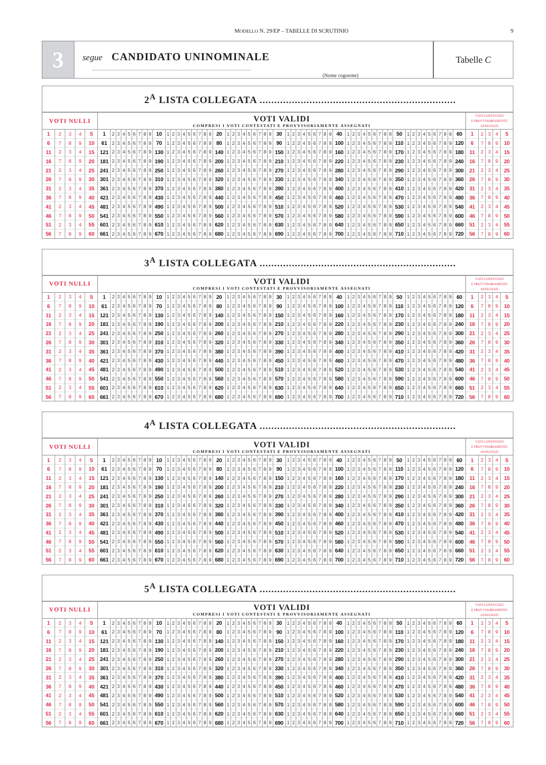MODELLO N. 29/EP – TABELLE DI SCRUTINIO 9
3
segue CANDIDATO UNINOMINALE
(Nome cognome)
Tabelle C
2<sup>A</sup> LISTA COLLEGATA ...................................................................
| VOTI NULLI | | | | | VOTI VALIDI COMPRESI I VOTI CONTESTATI E PROVVISORIAMENTE ASSEGNATI | | | | | | | | | | | | | | | | | | | | | | | | | | | | | | | | | | | | | | | | | | | | | | | | | | | | | | | | | | | | VOTI CONTESTATI E PROVVISORIAMENTE ASSEGNATI | | | | |
| --- | --- | --- | --- | --- | --- | --- | --- | --- | --- | --- | --- | --- | --- | --- | --- | --- | --- | --- | --- | --- | --- | --- | --- | --- | --- | --- | --- | --- | --- | --- | --- | --- | --- | --- | --- | --- | --- | --- | --- | --- | --- | --- | --- | --- | --- | --- | --- | --- | --- | --- | --- | --- | --- | --- | --- | --- | --- | --- | --- | --- | --- | --- | --- | --- | --- | --- | --- | --- | --- |
| 1 | 2 | 3 | 4 | 5 | 1 | 2 | 3 | 4 | 5 | 6 | 7 | 8 | 9 | 10 | 1 | 2 | 3 | 4 | 5 | 6 | 7 | 8 | 9 | 20 | 1 | 2 | 3 | 4 | 5 | 6 | 7 | 8 | 9 | 30 | 1 | 2 | 3 | 4 | 5 | 6 | 7 | 8 | 9 | 40 | 1 | 2 | 3 | 4 | 5 | 6 | 7 | 8 | 9 | 50 | 1 | 2 | 3 | 4 | 5 | 6 | 7 | 8 | 9 | 60 | 1 | 2 | 3 | 4 | 5 |
| 6 | 7 | 8 | 9 | 10 | 61 | 2 | 3 | 4 | 5 | 6 | 7 | 8 | 9 | 70 | 1 | 2 | 3 | 4 | 5 | 6 | 7 | 8 | 9 | 80 | 1 | 2 | 3 | 4 | 5 | 6 | 7 | 8 | 9 | 90 | 1 | 2 | 3 | 4 | 5 | 6 | 7 | 8 | 9 | 100 | 1 | 2 | 3 | 4 | 5 | 6 | 7 | 8 | 9 | 110 | 1 | 2 | 3 | 4 | 5 | 6 | 7 | 8 | 9 | 120 | 6 | 7 | 8 | 9 | 10 |
| 11 | 2 | 3 | 4 | 15 | 121 | 2 | 3 | 4 | 5 | 6 | 7 | 8 | 9 | 130 | 1 | 2 | 3 | 4 | 5 | 6 | 7 | 8 | 9 | 140 | 1 | 2 | 3 | 4 | 5 | 6 | 7 | 8 | 9 | 150 | 1 | 2 | 3 | 4 | 5 | 6 | 7 | 8 | 9 | 160 | 1 | 2 | 3 | 4 | 5 | 6 | 7 | 8 | 9 | 170 | 1 | 2 | 3 | 4 | 5 | 6 | 7 | 8 | 9 | 180 | 11 | 2 | 3 | 4 | 15 |
| 16 | 7 | 8 | 9 | 20 | 181 | 2 | 3 | 4 | 5 | 6 | 7 | 8 | 9 | 190 | 1 | 2 | 3 | 4 | 5 | 6 | 7 | 8 | 9 | 200 | 1 | 2 | 3 | 4 | 5 | 6 | 7 | 8 | 9 | 210 | 1 | 2 | 3 | 4 | 5 | 6 | 7 | 8 | 9 | 220 | 1 | 2 | 3 | 4 | 5 | 6 | 7 | 8 | 9 | 230 | 1 | 2 | 3 | 4 | 5 | 6 | 7 | 8 | 9 | 240 | 16 | 7 | 8 | 9 | 20 |
| 21 | 2 | 3 | 4 | 25 | 241 | 2 | 3 | 4 | 5 | 6 | 7 | 8 | 9 | 250 | 1 | 2 | 3 | 4 | 5 | 6 | 7 | 8 | 9 | 260 | 1 | 2 | 3 | 4 | 5 | 6 | 7 | 8 | 9 | 270 | 1 | 2 | 3 | 4 | 5 | 6 | 7 | 8 | 9 | 280 | 1 | 2 | 3 | 4 | 5 | 6 | 7 | 8 | 9 | 290 | 1 | 2 | 3 | 4 | 5 | 6 | 7 | 8 | 9 | 300 | 21 | 2 | 3 | 4 | 25 |
| 26 | 7 | 8 | 9 | 30 | 301 | 2 | 3 | 4 | 5 | 6 | 7 | 8 | 9 | 310 | 1 | 2 | 3 | 4 | 5 | 6 | 7 | 8 | 9 | 320 | 1 | 2 | 3 | 4 | 5 | 6 | 7 | 8 | 9 | 330 | 1 | 2 | 3 | 4 | 5 | 6 | 7 | 8 | 9 | 340 | 1 | 2 | 3 | 4 | 5 | 6 | 7 | 8 | 9 | 350 | 1 | 2 | 3 | 4 | 5 | 6 | 7 | 8 | 9 | 360 | 26 | 7 | 8 | 9 | 30 |
| 31 | 2 | 3 | 4 | 35 | 361 | 2 | 3 | 4 | 5 | 6 | 7 | 8 | 9 | 370 | 1 | 2 | 3 | 4 | 5 | 6 | 7 | 8 | 9 | 380 | 1 | 2 | 3 | 4 | 5 | 6 | 7 | 8 | 9 | 390 | 1 | 2 | 3 | 4 | 5 | 6 | 7 | 8 | 9 | 400 | 1 | 2 | 3 | 4 | 5 | 6 | 7 | 8 | 9 | 410 | 1 | 2 | 3 | 4 | 5 | 6 | 7 | 8 | 9 | 420 | 31 | 2 | 3 | 4 | 35 |
| 36 | 7 | 8 | 9 | 40 | 421 | 2 | 3 | 4 | 5 | 6 | 7 | 8 | 9 | 430 | 1 | 2 | 3 | 4 | 5 | 6 | 7 | 8 | 9 | 440 | 1 | 2 | 3 | 4 | 5 | 6 | 7 | 8 | 9 | 450 | 1 | 2 | 3 | 4 | 5 | 6 | 7 | 8 | 9 | 460 | 1 | 2 | 3 | 4 | 5 | 6 | 7 | 8 | 9 | 470 | 1 | 2 | 3 | 4 | 5 | 6 | 7 | 8 | 9 | 480 | 36 | 7 | 8 | 9 | 40 |
| 41 | 2 | 3 | 4 | 45 | 481 | 2 | 3 | 4 | 5 | 6 | 7 | 8 | 9 | 490 | 1 | 2 | 3 | 4 | 5 | 6 | 7 | 8 | 9 | 500 | 1 | 2 | 3 | 4 | 5 | 6 | 7 | 8 | 9 | 510 | 1 | 2 | 3 | 4 | 5 | 6 | 7 | 8 | 9 | 520 | 1 | 2 | 3 | 4 | 5 | 6 | 7 | 8 | 9 | 530 | 1 | 2 | 3 | 4 | 5 | 6 | 7 | 8 | 9 | 540 | 41 | 2 | 3 | 4 | 45 |
| 46 | 7 | 8 | 9 | 50 | 541 | 2 | 3 | 4 | 5 | 6 | 7 | 8 | 9 | 550 | 1 | 2 | 3 | 4 | 5 | 6 | 7 | 8 | 9 | 560 | 1 | 2 | 3 | 4 | 5 | 6 | 7 | 8 | 9 | 570 | 1 | 2 | 3 | 4 | 5 | 6 | 7 | 8 | 9 | 580 | 1 | 2 | 3 | 4 | 5 | 6 | 7 | 8 | 9 | 590 | 1 | 2 | 3 | 4 | 5 | 6 | 7 | 8 | 9 | 600 | 46 | 7 | 8 | 9 | 50 |
| 51 | 2 | 3 | 4 | 55 | 601 | 2 | 3 | 4 | 5 | 6 | 7 | 8 | 9 | 610 | 1 | 2 | 3 | 4 | 5 | 6 | 7 | 8 | 9 | 620 | 1 | 2 | 3 | 4 | 5 | 6 | 7 | 8 | 9 | 630 | 1 | 2 | 3 | 4 | 5 | 6 | 7 | 8 | 9 | 640 | 1 | 2 | 3 | 4 | 5 | 6 | 7 | 8 | 9 | 650 | 1 | 2 | 3 | 4 | 5 | 6 | 7 | 8 | 9 | 660 | 51 | 2 | 3 | 4 | 55 |
| 56 | 7 | 8 | 9 | 60 | 661 | 2 | 3 | 4 | 5 | 6 | 7 | 8 | 9 | 670 | 1 | 2 | 3 | 4 | 5 | 6 | 7 | 8 | 9 | 680 | 1 | 2 | 3 | 4 | 5 | 6 | 7 | 8 | 9 | 690 | 1 | 2 | 3 | 4 | 5 | 6 | 7 | 8 | 9 | 700 | 1 | 2 | 3 | 4 | 5 | 6 | 7 | 8 | 9 | 710 | 1 | 2 | 3 | 4 | 5 | 6 | 7 | 8 | 9 | 720 | 56 | 7 | 8 | 9 | 60 |
3<sup>A</sup> LISTA COLLEGATA ...................................................................
| VOTI NULLI | | | | | VOTI VALIDI COMPRESI I VOTI CONTESTATI E PROVVISORIAMENTE ASSEGNATI | | | | | | | | | | | | | | | | | | | | | | | | | | | | | | | | | | | | | | | | | | | | | | | | | | | | | | | | | | | | VOTI CONTESTATI E PROVVISORIAMENTE ASSEGNATI | | | | |
| --- | --- | --- | --- | --- | --- | --- | --- | --- | --- | --- | --- | --- | --- | --- | --- | --- | --- | --- | --- | --- | --- | --- | --- | --- | --- | --- | --- | --- | --- | --- | --- | --- | --- | --- | --- | --- | --- | --- | --- | --- | --- | --- | --- | --- | --- | --- | --- | --- | --- | --- | --- | --- | --- | --- | --- | --- | --- | --- | --- | --- | --- | --- | --- | --- | --- | --- | --- | --- | --- |
| 1 | 2 | 3 | 4 | 5 | 1 | 2 | 3 | 4 | 5 | 6 | 7 | 8 | 9 | 10 | 1 | 2 | 3 | 4 | 5 | 6 | 7 | 8 | 9 | 20 | 1 | 2 | 3 | 4 | 5 | 6 | 7 | 8 | 9 | 30 | 1 | 2 | 3 | 4 | 5 | 6 | 7 | 8 | 9 | 40 | 1 | 2 | 3 | 4 | 5 | 6 | 7 | 8 | 9 | 50 | 1 | 2 | 3 | 4 | 5 | 6 | 7 | 8 | 9 | 60 | 1 | 2 | 3 | 4 | 5 |
| 6 | 7 | 8 | 9 | 10 | 61 | 2 | 3 | 4 | 5 | 6 | 7 | 8 | 9 | 70 | 1 | 2 | 3 | 4 | 5 | 6 | 7 | 8 | 9 | 80 | 1 | 2 | 3 | 4 | 5 | 6 | 7 | 8 | 9 | 90 | 1 | 2 | 3 | 4 | 5 | 6 | 7 | 8 | 9 | 100 | 1 | 2 | 3 | 4 | 5 | 6 | 7 | 8 | 9 | 110 | 1 | 2 | 3 | 4 | 5 | 6 | 7 | 8 | 9 | 120 | 6 | 7 | 8 | 9 | 10 |
| 11 | 2 | 3 | 4 | 15 | 121 | 2 | 3 | 4 | 5 | 6 | 7 | 8 | 9 | 130 | 1 | 2 | 3 | 4 | 5 | 6 | 7 | 8 | 9 | 140 | 1 | 2 | 3 | 4 | 5 | 6 | 7 | 8 | 9 | 150 | 1 | 2 | 3 | 4 | 5 | 6 | 7 | 8 | 9 | 160 | 1 | 2 | 3 | 4 | 5 | 6 | 7 | 8 | 9 | 170 | 1 | 2 | 3 | 4 | 5 | 6 | 7 | 8 | 9 | 180 | 11 | 2 | 3 | 4 | 15 |
| 16 | 7 | 8 | 9 | 20 | 181 | 2 | 3 | 4 | 5 | 6 | 7 | 8 | 9 | 190 | 1 | 2 | 3 | 4 | 5 | 6 | 7 | 8 | 9 | 200 | 1 | 2 | 3 | 4 | 5 | 6 | 7 | 8 | 9 | 210 | 1 | 2 | 3 | 4 | 5 | 6 | 7 | 8 | 9 | 220 | 1 | 2 | 3 | 4 | 5 | 6 | 7 | 8 | 9 | 230 | 1 | 2 | 3 | 4 | 5 | 6 | 7 | 8 | 9 | 240 | 16 | 7 | 8 | 9 | 20 |
| 21 | 2 | 3 | 4 | 25 | 241 | 2 | 3 | 4 | 5 | 6 | 7 | 8 | 9 | 250 | 1 | 2 | 3 | 4 | 5 | 6 | 7 | 8 | 9 | 260 | 1 | 2 | 3 | 4 | 5 | 6 | 7 | 8 | 9 | 270 | 1 | 2 | 3 | 4 | 5 | 6 | 7 | 8 | 9 | 280 | 1 | 2 | 3 | 4 | 5 | 6 | 7 | 8 | 9 | 290 | 1 | 2 | 3 | 4 | 5 | 6 | 7 | 8 | 9 | 300 | 21 | 2 | 3 | 4 | 25 |
| 26 | 7 | 8 | 9 | 30 | 301 | 2 | 3 | 4 | 5 | 6 | 7 | 8 | 9 | 310 | 1 | 2 | 3 | 4 | 5 | 6 | 7 | 8 | 9 | 320 | 1 | 2 | 3 | 4 | 5 | 6 | 7 | 8 | 9 | 330 | 1 | 2 | 3 | 4 | 5 | 6 | 7 | 8 | 9 | 340 | 1 | 2 | 3 | 4 | 5 | 6 | 7 | 8 | 9 | 350 | 1 | 2 | 3 | 4 | 5 | 6 | 7 | 8 | 9 | 360 | 26 | 7 | 8 | 9 | 30 |
| 31 | 2 | 3 | 4 | 35 | 361 | 2 | 3 | 4 | 5 | 6 | 7 | 8 | 9 | 370 | 1 | 2 | 3 | 4 | 5 | 6 | 7 | 8 | 9 | 380 | 1 | 2 | 3 | 4 | 5 | 6 | 7 | 8 | 9 | 390 | 1 | 2 | 3 | 4 | 5 | 6 | 7 | 8 | 9 | 400 | 1 | 2 | 3 | 4 | 5 | 6 | 7 | 8 | 9 | 410 | 1 | 2 | 3 | 4 | 5 | 6 | 7 | 8 | 9 | 420 | 31 | 2 | 3 | 4 | 35 |
| 36 | 7 | 8 | 9 | 40 | 421 | 2 | 3 | 4 | 5 | 6 | 7 | 8 | 9 | 430 | 1 | 2 | 3 | 4 | 5 | 6 | 7 | 8 | 9 | 440 | 1 | 2 | 3 | 4 | 5 | 6 | 7 | 8 | 9 | 450 | 1 | 2 | 3 | 4 | 5 | 6 | 7 | 8 | 9 | 460 | 1 | 2 | 3 | 4 | 5 | 6 | 7 | 8 | 9 | 470 | 1 | 2 | 3 | 4 | 5 | 6 | 7 | 8 | 9 | 480 | 36 | 7 | 8 | 9 | 40 |
| 41 | 2 | 3 | 4 | 45 | 481 | 2 | 3 | 4 | 5 | 6 | 7 | 8 | 9 | 490 | 1 | 2 | 3 | 4 | 5 | 6 | 7 | 8 | 9 | 500 | 1 | 2 | 3 | 4 | 5 | 6 | 7 | 8 | 9 | 510 | 1 | 2 | 3 | 4 | 5 | 6 | 7 | 8 | 9 | 520 | 1 | 2 | 3 | 4 | 5 | 6 | 7 | 8 | 9 | 530 | 1 | 2 | 3 | 4 | 5 | 6 | 7 | 8 | 9 | 540 | 41 | 2 | 3 | 4 | 45 |
| 46 | 7 | 8 | 9 | 50 | 541 | 2 | 3 | 4 | 5 | 6 | 7 | 8 | 9 | 550 | 1 | 2 | 3 | 4 | 5 | 6 | 7 | 8 | 9 | 560 | 1 | 2 | 3 | 4 | 5 | 6 | 7 | 8 | 9 | 570 | 1 | 2 | 3 | 4 | 5 | 6 | 7 | 8 | 9 | 580 | 1 | 2 | 3 | 4 | 5 | 6 | 7 | 8 | 9 | 590 | 1 | 2 | 3 | 4 | 5 | 6 | 7 | 8 | 9 | 600 | 46 | 7 | 8 | 9 | 50 |
| 51 | 2 | 3 | 4 | 55 | 601 | 2 | 3 | 4 | 5 | 6 | 7 | 8 | 9 | 610 | 1 | 2 | 3 | 4 | 5 | 6 | 7 | 8 | 9 | 620 | 1 | 2 | 3 | 4 | 5 | 6 | 7 | 8 | 9 | 630 | 1 | 2 | 3 | 4 | 5 | 6 | 7 | 8 | 9 | 640 | 1 | 2 | 3 | 4 | 5 | 6 | 7 | 8 | 9 | 650 | 1 | 2 | 3 | 4 | 5 | 6 | 7 | 8 | 9 | 660 | 51 | 2 | 3 | 4 | 55 |
| 56 | 7 | 8 | 9 | 60 | 661 | 2 | 3 | 4 | 5 | 6 | 7 | 8 | 9 | 670 | 1 | 2 | 3 | 4 | 5 | 6 | 7 | 8 | 9 | 680 | 1 | 2 | 3 | 4 | 5 | 6 | 7 | 8 | 9 | 690 | 1 | 2 | 3 | 4 | 5 | 6 | 7 | 8 | 9 | 700 | 1 | 2 | 3 | 4 | 5 | 6 | 7 | 8 | 9 | 710 | 1 | 2 | 3 | 4 | 5 | 6 | 7 | 8 | 9 | 720 | 56 | 7 | 8 | 9 | 60 |
4<sup>A</sup> LISTA COLLEGATA ...................................................................
| VOTI NULLI | | | | | VOTI VALIDI COMPRESI I VOTI CONTESTATI E PROVVISORIAMENTE ASSEGNATI | | | | | | | | | | | | | | | | | | | | | | | | | | | | | | | | | | | | | | | | | | | | | | | | | | | | | | | | | | | | VOTI CONTESTATI E PROVVISORIAMENTE ASSEGNATI | | | | |
| --- | --- | --- | --- | --- | --- | --- | --- | --- | --- | --- | --- | --- | --- | --- | --- | --- | --- | --- | --- | --- | --- | --- | --- | --- | --- | --- | --- | --- | --- | --- | --- | --- | --- | --- | --- | --- | --- | --- | --- | --- | --- | --- | --- | --- | --- | --- | --- | --- | --- | --- | --- | --- | --- | --- | --- | --- | --- | --- | --- | --- | --- | --- | --- | --- | --- | --- | --- | --- | --- |
| 1 | 2 | 3 | 4 | 5 | 1 | 2 | 3 | 4 | 5 | 6 | 7 | 8 | 9 | 10 | 1 | 2 | 3 | 4 | 5 | 6 | 7 | 8 | 9 | 20 | 1 | 2 | 3 | 4 | 5 | 6 | 7 | 8 | 9 | 30 | 1 | 2 | 3 | 4 | 5 | 6 | 7 | 8 | 9 | 40 | 1 | 2 | 3 | 4 | 5 | 6 | 7 | 8 | 9 | 50 | 1 | 2 | 3 | 4 | 5 | 6 | 7 | 8 | 9 | 60 | 1 | 2 | 3 | 4 | 5 |
| 6 | 7 | 8 | 9 | 10 | 61 | 2 | 3 | 4 | 5 | 6 | 7 | 8 | 9 | 70 | 1 | 2 | 3 | 4 | 5 | 6 | 7 | 8 | 9 | 80 | 1 | 2 | 3 | 4 | 5 | 6 | 7 | 8 | 9 | 90 | 1 | 2 | 3 | 4 | 5 | 6 | 7 | 8 | 9 | 100 | 1 | 2 | 3 | 4 | 5 | 6 | 7 | 8 | 9 | 110 | 1 | 2 | 3 | 4 | 5 | 6 | 7 | 8 | 9 | 120 | 6 | 7 | 8 | 9 | 10 |
| 11 | 2 | 3 | 4 | 15 | 121 | 2 | 3 | 4 | 5 | 6 | 7 | 8 | 9 | 130 | 1 | 2 | 3 | 4 | 5 | 6 | 7 | 8 | 9 | 140 | 1 | 2 | 3 | 4 | 5 | 6 | 7 | 8 | 9 | 150 | 1 | 2 | 3 | 4 | 5 | 6 | 7 | 8 | 9 | 160 | 1 | 2 | 3 | 4 | 5 | 6 | 7 | 8 | 9 | 170 | 1 | 2 | 3 | 4 | 5 | 6 | 7 | 8 | 9 | 180 | 11 | 2 | 3 | 4 | 15 |
| 16 | 7 | 8 | 9 | 20 | 181 | 2 | 3 | 4 | 5 | 6 | 7 | 8 | 9 | 190 | 1 | 2 | 3 | 4 | 5 | 6 | 7 | 8 | 9 | 200 | 1 | 2 | 3 | 4 | 5 | 6 | 7 | 8 | 9 | 210 | 1 | 2 | 3 | 4 | 5 | 6 | 7 | 8 | 9 | 220 | 1 | 2 | 3 | 4 | 5 | 6 | 7 | 8 | 9 | 230 | 1 | 2 | 3 | 4 | 5 | 6 | 7 | 8 | 9 | 240 | 16 | 7 | 8 | 9 | 20 |
| 21 | 2 | 3 | 4 | 25 | 241 | 2 | 3 | 4 | 5 | 6 | 7 | 8 | 9 | 250 | 1 | 2 | 3 | 4 | 5 | 6 | 7 | 8 | 9 | 260 | 1 | 2 | 3 | 4 | 5 | 6 | 7 | 8 | 9 | 270 | 1 | 2 | 3 | 4 | 5 | 6 | 7 | 8 | 9 | 280 | 1 | 2 | 3 | 4 | 5 | 6 | 7 | 8 | 9 | 290 | 1 | 2 | 3 | 4 | 5 | 6 | 7 | 8 | 9 | 300 | 21 | 2 | 3 | 4 | 25 |
| 26 | 7 | 8 | 9 | 30 | 301 | 2 | 3 | 4 | 5 | 6 | 7 | 8 | 9 | 310 | 1 | 2 | 3 | 4 | 5 | 6 | 7 | 8 | 9 | 320 | 1 | 2 | 3 | 4 | 5 | 6 | 7 | 8 | 9 | 330 | 1 | 2 | 3 | 4 | 5 | 6 | 7 | 8 | 9 | 340 | 1 | 2 | 3 | 4 | 5 | 6 | 7 | 8 | 9 | 350 | 1 | 2 | 3 | 4 | 5 | 6 | 7 | 8 | 9 | 360 | 26 | 7 | 8 | 9 | 30 |
| 31 | 2 | 3 | 4 | 35 | 361 | 2 | 3 | 4 | 5 | 6 | 7 | 8 | 9 | 370 | 1 | 2 | 3 | 4 | 5 | 6 | 7 | 8 | 9 | 380 | 1 | 2 | 3 | 4 | 5 | 6 | 7 | 8 | 9 | 390 | 1 | 2 | 3 | 4 | 5 | 6 | 7 | 8 | 9 | 400 | 1 | 2 | 3 | 4 | 5 | 6 | 7 | 8 | 9 | 410 | 1 | 2 | 3 | 4 | 5 | 6 | 7 | 8 | 9 | 420 | 31 | 2 | 3 | 4 | 35 |
| 36 | 7 | 8 | 9 | 40 | 421 | 2 | 3 | 4 | 5 | 6 | 7 | 8 | 9 | 430 | 1 | 2 | 3 | 4 | 5 | 6 | 7 | 8 | 9 | 440 | 1 | 2 | 3 | 4 | 5 | 6 | 7 | 8 | 9 | 450 | 1 | 2 | 3 | 4 | 5 | 6 | 7 | 8 | 9 | 460 | 1 | 2 | 3 | 4 | 5 | 6 | 7 | 8 | 9 | 470 | 1 | 2 | 3 | 4 | 5 | 6 | 7 | 8 | 9 | 480 | 36 | 7 | 8 | 9 | 40 |
| 41 | 2 | 3 | 4 | 45 | 481 | 2 | 3 | 4 | 5 | 6 | 7 | 8 | 9 | 490 | 1 | 2 | 3 | 4 | 5 | 6 | 7 | 8 | 9 | 500 | 1 | 2 | 3 | 4 | 5 | 6 | 7 | 8 | 9 | 510 | 1 | 2 | 3 | 4 | 5 | 6 | 7 | 8 | 9 | 520 | 1 | 2 | 3 | 4 | 5 | 6 | 7 | 8 | 9 | 530 | 1 | 2 | 3 | 4 | 5 | 6 | 7 | 8 | 9 | 540 | 41 | 2 | 3 | 4 | 45 |
| 46 | 7 | 8 | 9 | 50 | 541 | 2 | 3 | 4 | 5 | 6 | 7 | 8 | 9 | 550 | 1 | 2 | 3 | 4 | 5 | 6 | 7 | 8 | 9 | 560 | 1 | 2 | 3 | 4 | 5 | 6 | 7 | 8 | 9 | 570 | 1 | 2 | 3 | 4 | 5 | 6 | 7 | 8 | 9 | 580 | 1 | 2 | 3 | 4 | 5 | 6 | 7 | 8 | 9 | 590 | 1 | 2 | 3 | 4 | 5 | 6 | 7 | 8 | 9 | 600 | 46 | 7 | 8 | 9 | 50 |
| 51 | 2 | 3 | 4 | 55 | 601 | 2 | 3 | 4 | 5 | 6 | 7 | 8 | 9 | 610 | 1 | 2 | 3 | 4 | 5 | 6 | 7 | 8 | 9 | 620 | 1 | 2 | 3 | 4 | 5 | 6 | 7 | 8 | 9 | 630 | 1 | 2 | 3 | 4 | 5 | 6 | 7 | 8 | 9 | 640 | 1 | 2 | 3 | 4 | 5 | 6 | 7 | 8 | 9 | 650 | 1 | 2 | 3 | 4 | 5 | 6 | 7 | 8 | 9 | 660 | 51 | 2 | 3 | 4 | 55 |
| 56 | 7 | 8 | 9 | 60 | 661 | 2 | 3 | 4 | 5 | 6 | 7 | 8 | 9 | 670 | 1 | 2 | 3 | 4 | 5 | 6 | 7 | 8 | 9 | 680 | 1 | 2 | 3 | 4 | 5 | 6 | 7 | 8 | 9 | 690 | 1 | 2 | 3 | 4 | 5 | 6 | 7 | 8 | 9 | 700 | 1 | 2 | 3 | 4 | 5 | 6 | 7 | 8 | 9 | 710 | 1 | 2 | 3 | 4 | 5 | 6 | 7 | 8 | 9 | 720 | 56 | 7 | 8 | 9 | 60 |
5<sup>A</sup> LISTA COLLEGATA ...................................................................
| VOTI NULLI | | | | | VOTI VALIDI COMPRESI I VOTI CONTESTATI E PROVVISORIAMENTE ASSEGNATI | | | | | | | | | | | | | | | | | | | | | | | | | | | | | | | | | | | | | | | | | | | | | | | | | | | | | | | | | | | | VOTI CONTESTATI E PROVVISORIAMENTE ASSEGNATI | | | | |
| --- | --- | --- | --- | --- | --- | --- | --- | --- | --- | --- | --- | --- | --- | --- | --- | --- | --- | --- | --- | --- | --- | --- | --- | --- | --- | --- | --- | --- | --- | --- | --- | --- | --- | --- | --- | --- | --- | --- | --- | --- | --- | --- | --- | --- | --- | --- | --- | --- | --- | --- | --- | --- | --- | --- | --- | --- | --- | --- | --- | --- | --- | --- | --- | --- | --- | --- | --- | --- | --- |
| 1 | 2 | 3 | 4 | 5 | 1 | 2 | 3 | 4 | 5 | 6 | 7 | 8 | 9 | 10 | 1 | 2 | 3 | 4 | 5 | 6 | 7 | 8 | 9 | 20 | 1 | 2 | 3 | 4 | 5 | 6 | 7 | 8 | 9 | 30 | 1 | 2 | 3 | 4 | 5 | 6 | 7 | 8 | 9 | 40 | 1 | 2 | 3 | 4 | 5 | 6 | 7 | 8 | 9 | 50 | 1 | 2 | 3 | 4 | 5 | 6 | 7 | 8 | 9 | 60 | 1 | 2 | 3 | 4 | 5 |
| 6 | 7 | 8 | 9 | 10 | 61 | 2 | 3 | 4 | 5 | 6 | 7 | 8 | 9 | 70 | 1 | 2 | 3 | 4 | 5 | 6 | 7 | 8 | 9 | 80 | 1 | 2 | 3 | 4 | 5 | 6 | 7 | 8 | 9 | 90 | 1 | 2 | 3 | 4 | 5 | 6 | 7 | 8 | 9 | 100 | 1 | 2 | 3 | 4 | 5 | 6 | 7 | 8 | 9 | 110 | 1 | 2 | 3 | 4 | 5 | 6 | 7 | 8 | 9 | 120 | 6 | 7 | 8 | 9 | 10 |
| 11 | 2 | 3 | 4 | 15 | 121 | 2 | 3 | 4 | 5 | 6 | 7 | 8 | 9 | 130 | 1 | 2 | 3 | 4 | 5 | 6 | 7 | 8 | 9 | 140 | 1 | 2 | 3 | 4 | 5 | 6 | 7 | 8 | 9 | 150 | 1 | 2 | 3 | 4 | 5 | 6 | 7 | 8 | 9 | 160 | 1 | 2 | 3 | 4 | 5 | 6 | 7 | 8 | 9 | 170 | 1 | 2 | 3 | 4 | 5 | 6 | 7 | 8 | 9 | 180 | 11 | 2 | 3 | 4 | 15 |
| 16 | 7 | 8 | 9 | 20 | 181 | 2 | 3 | 4 | 5 | 6 | 7 | 8 | 9 | 190 | 1 | 2 | 3 | 4 | 5 | 6 | 7 | 8 | 9 | 200 | 1 | 2 | 3 | 4 | 5 | 6 | 7 | 8 | 9 | 210 | 1 | 2 | 3 | 4 | 5 | 6 | 7 | 8 | 9 | 220 | 1 | 2 | 3 | 4 | 5 | 6 | 7 | 8 | 9 | 230 | 1 | 2 | 3 | 4 | 5 | 6 | 7 | 8 | 9 | 240 | 16 | 7 | 8 | 9 | 20 |
| 21 | 2 | 3 | 4 | 25 | 241 | 2 | 3 | 4 | 5 | 6 | 7 | 8 | 9 | 250 | 1 | 2 | 3 | 4 | 5 | 6 | 7 | 8 | 9 | 260 | 1 | 2 | 3 | 4 | 5 | 6 | 7 | 8 | 9 | 270 | 1 | 2 | 3 | 4 | 5 | 6 | 7 | 8 | 9 | 280 | 1 | 2 | 3 | 4 | 5 | 6 | 7 | 8 | 9 | 290 | 1 | 2 | 3 | 4 | 5 | 6 | 7 | 8 | 9 | 300 | 21 | 2 | 3 | 4 | 25 |
| 26 | 7 | 8 | 9 | 30 | 301 | 2 | 3 | 4 | 5 | 6 | 7 | 8 | 9 | 310 | 1 | 2 | 3 | 4 | 5 | 6 | 7 | 8 | 9 | 320 | 1 | 2 | 3 | 4 | 5 | 6 | 7 | 8 | 9 | 330 | 1 | 2 | 3 | 4 | 5 | 6 | 7 | 8 | 9 | 340 | 1 | 2 | 3 | 4 | 5 | 6 | 7 | 8 | 9 | 350 | 1 | 2 | 3 | 4 | 5 | 6 | 7 | 8 | 9 | 360 | 26 | 7 | 8 | 9 | 30 |
| 31 | 2 | 3 | 4 | 35 | 361 | 2 | 3 | 4 | 5 | 6 | 7 | 8 | 9 | 370 | 1 | 2 | 3 | 4 | 5 | 6 | 7 | 8 | 9 | 380 | 1 | 2 | 3 | 4 | 5 | 6 | 7 | 8 | 9 | 390 | 1 | 2 | 3 | 4 | 5 | 6 | 7 | 8 | 9 | 400 | 1 | 2 | 3 | 4 | 5 | 6 | 7 | 8 | 9 | 410 | 1 | 2 | 3 | 4 | 5 | 6 | 7 | 8 | 9 | 420 | 31 | 2 | 3 | 4 | 35 |
| 36 | 7 | 8 | 9 | 40 | 421 | 2 | 3 | 4 | 5 | 6 | 7 | 8 | 9 | 430 | 1 | 2 | 3 | 4 | 5 | 6 | 7 | 8 | 9 | 440 | 1 | 2 | 3 | 4 | 5 | 6 | 7 | 8 | 9 | 450 | 1 | 2 | 3 | 4 | 5 | 6 | 7 | 8 | 9 | 460 | 1 | 2 | 3 | 4 | 5 | 6 | 7 | 8 | 9 | 470 | 1 | 2 | 3 | 4 | 5 | 6 | 7 | 8 | 9 | 480 | 36 | 7 | 8 | 9 | 40 |
| 41 | 2 | 3 | 4 | 45 | 481 | 2 | 3 | 4 | 5 | 6 | 7 | 8 | 9 | 490 | 1 | 2 | 3 | 4 | 5 | 6 | 7 | 8 | 9 | 500 | 1 | 2 | 3 | 4 | 5 | 6 | 7 | 8 | 9 | 510 | 1 | 2 | 3 | 4 | 5 | 6 | 7 | 8 | 9 | 520 | 1 | 2 | 3 | 4 | 5 | 6 | 7 | 8 | 9 | 530 | 1 | 2 | 3 | 4 | 5 | 6 | 7 | 8 | 9 | 540 | 41 | 2 | 3 | 4 | 45 |
| 46 | 7 | 8 | 9 | 50 | 541 | 2 | 3 | 4 | 5 | 6 | 7 | 8 | 9 | 550 | 1 | 2 | 3 | 4 | 5 | 6 | 7 | 8 | 9 | 560 | 1 | 2 | 3 | 4 | 5 | 6 | 7 | 8 | 9 | 570 | 1 | 2 | 3 | 4 | 5 | 6 | 7 | 8 | 9 | 580 | 1 | 2 | 3 | 4 | 5 | 6 | 7 | 8 | 9 | 590 | 1 | 2 | 3 | 4 | 5 | 6 | 7 | 8 | 9 | 600 | 46 | 7 | 8 | 9 | 50 |
| 51 | 2 | 3 | 4 | 55 | 601 | 2 | 3 | 4 | 5 | 6 | 7 | 8 | 9 | 610 | 1 | 2 | 3 | 4 | 5 | 6 | 7 | 8 | 9 | 620 | 1 | 2 | 3 | 4 | 5 | 6 | 7 | 8 | 9 | 630 | 1 | 2 | 3 | 4 | 5 | 6 | 7 | 8 | 9 | 640 | 1 | 2 | 3 | 4 | 5 | 6 | 7 | 8 | 9 | 650 | 1 | 2 | 3 | 4 | 5 | 6 | 7 | 8 | 9 | 660 | 51 | 2 | 3 | 4 | 55 |
| 56 | 7 | 8 | 9 | 60 | 661 | 2 | 3 | 4 | 5 | 6 | 7 | 8 | 9 | 670 | 1 | 2 | 3 | 4 | 5 | 6 | 7 | 8 | 9 | 680 | 1 | 2 | 3 | 4 | 5 | 6 | 7 | 8 | 9 | 690 | 1 | 2 | 3 | 4 | 5 | 6 | 7 | 8 | 9 | 700 | 1 | 2 | 3 | 4 | 5 | 6 | 7 | 8 | 9 | 710 | 1 | 2 | 3 | 4 | 5 | 6 | 7 | 8 | 9 | 720 | 56 | 7 | 8 | 9 | 60 |